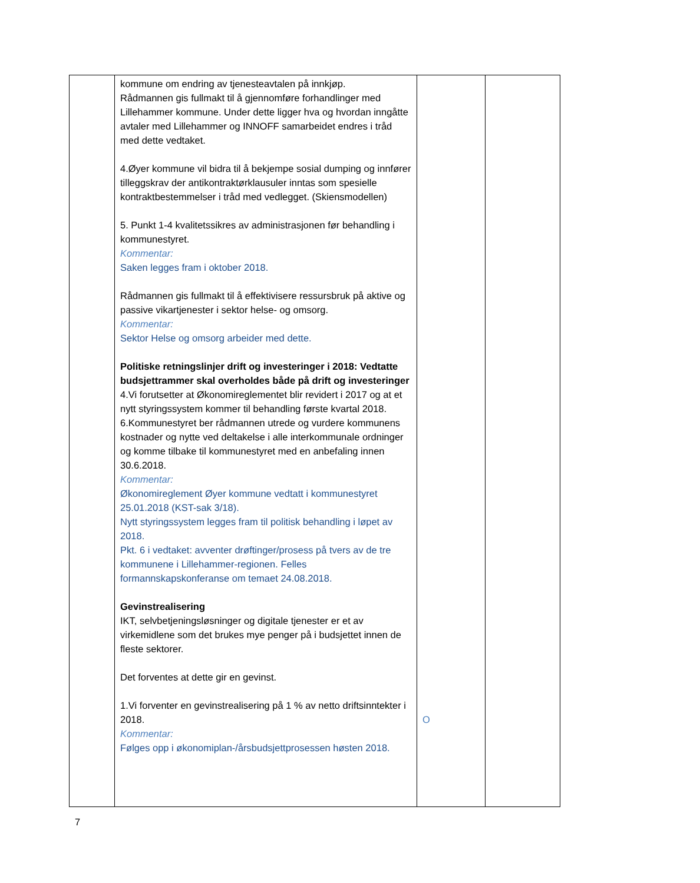| | kommune om endring av tjenesteavtalen på innkjøp. Rådmannen gis fullmakt til å gjennomføre forhandlinger med Lillehammer kommune. Under dette ligger hva og hvordan inngåtte avtaler med Lillehammer og INNOFF samarbeidet endres i tråd med dette vedtaket. 4.Øyer kommune vil bidra til å bekjempe sosial dumping og innfører tilleggskrav der antikontraktørklausuler inntas som spesielle kontraktbestemmelser i tråd med vedlegget. (Skiensmodellen) 5. Punkt 1-4 kvalitetssikres av administrasjonen før behandling i kommunestyret. Kommentar: Saken legges fram i oktober 2018. Rådmannen gis fullmakt til å effektivisere ressursbruk på aktive og passive vikartjenester i sektor helse- og omsorg. Kommentar: Sektor Helse og omsorg arbeider med dette. Politiske retningslinjer drift og investeringer i 2018: Vedtatte budsjettrammer skal overholdes både på drift og investeringer 4.Vi forutsetter at Økonomireglementet blir revidert i 2017 og at et nytt styringssystem kommer til behandling første kvartal 2018. 6.Kommunestyret ber rådmannen utrede og vurdere kommunens kostnader og nytte ved deltakelse i alle interkommunale ordninger og komme tilbake til kommunestyret med en anbefaling innen 30.6.2018. Kommentar: Økonomireglement Øyer kommune vedtatt i kommunestyret 25.01.2018 (KST-sak 3/18). Nytt styringssystem legges fram til politisk behandling i løpet av 2018. Pkt. 6 i vedtaket: avventer drøftinger/prosess på tvers av de tre kommunene i Lillehammer-regionen. Felles formannskapskonferanse om temaet 24.08.2018. Gevinstrealisering IKT, selvbetjeningsløsninger og digitale tjenester er et av virkemidlene som det brukes mye penger på i budsjettet innen de fleste sektorer. Det forventes at dette gir en gevinst. 1.Vi forventer en gevinstrealisering på 1 % av netto driftsinntekter i 2018. Kommentar: Følges opp i økonomiplan-/årsbudsjettprosessen høsten 2018. | O | |
7